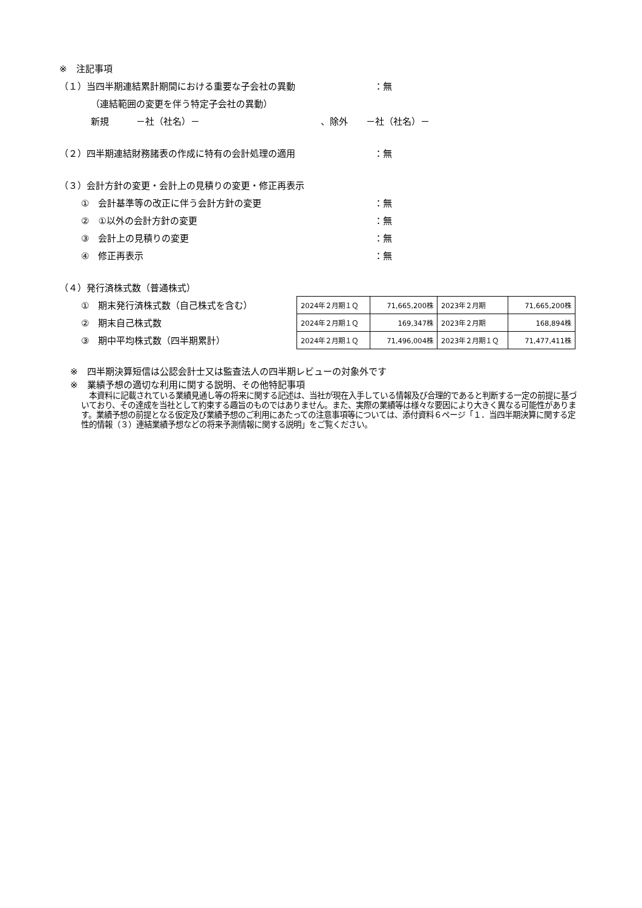※　注記事項
（１）当四半期連結累計期間における重要な子会社の異動 ：無
（連結範囲の変更を伴う特定子会社の異動）
新規　　　－社（社名）－ 、除外　　－社（社名）－
（２）四半期連結財務諸表の作成に特有の会計処理の適用 ：無
（３）会計方針の変更・会計上の見積りの変更・修正再表示
①　会計基準等の改正に伴う会計方針の変更 ：無
②　①以外の会計方針の変更 ：無
③　会計上の見積りの変更 ：無
④　修正再表示 ：無
（４）発行済株式数（普通株式）
①　期末発行済株式数（自己株式を含む）
②　期末自己株式数
③　期中平均株式数（四半期累計）
| 2024年２月期１Ｑ | 71,665,200株 | 2023年２月期 | 71,665,200株 |
| 2024年２月期１Ｑ | 169,347株 | 2023年２月期 | 168,894株 |
| 2024年２月期１Ｑ | 71,496,004株 | 2023年２月期１Ｑ | 71,477,411株 |
※　四半期決算短信は公認会計士又は監査法人の四半期レビューの対象外です
※　業績予想の適切な利用に関する説明、その他特記事項
　本資料に記載されている業績見通し等の将来に関する記述は、当社が現在入手している情報及び合理的であると判断する一定の前提に基づいており、その達成を当社として約束する趣旨のものではありません。また、実際の業績等は様々な要因により大きく異なる可能性があります。業績予想の前提となる仮定及び業績予想のご利用にあたっての注意事項等については、添付資料６ページ「１．当四半期決算に関する定性的情報（３）連結業績予想などの将来予測情報に関する説明」をご覧ください。